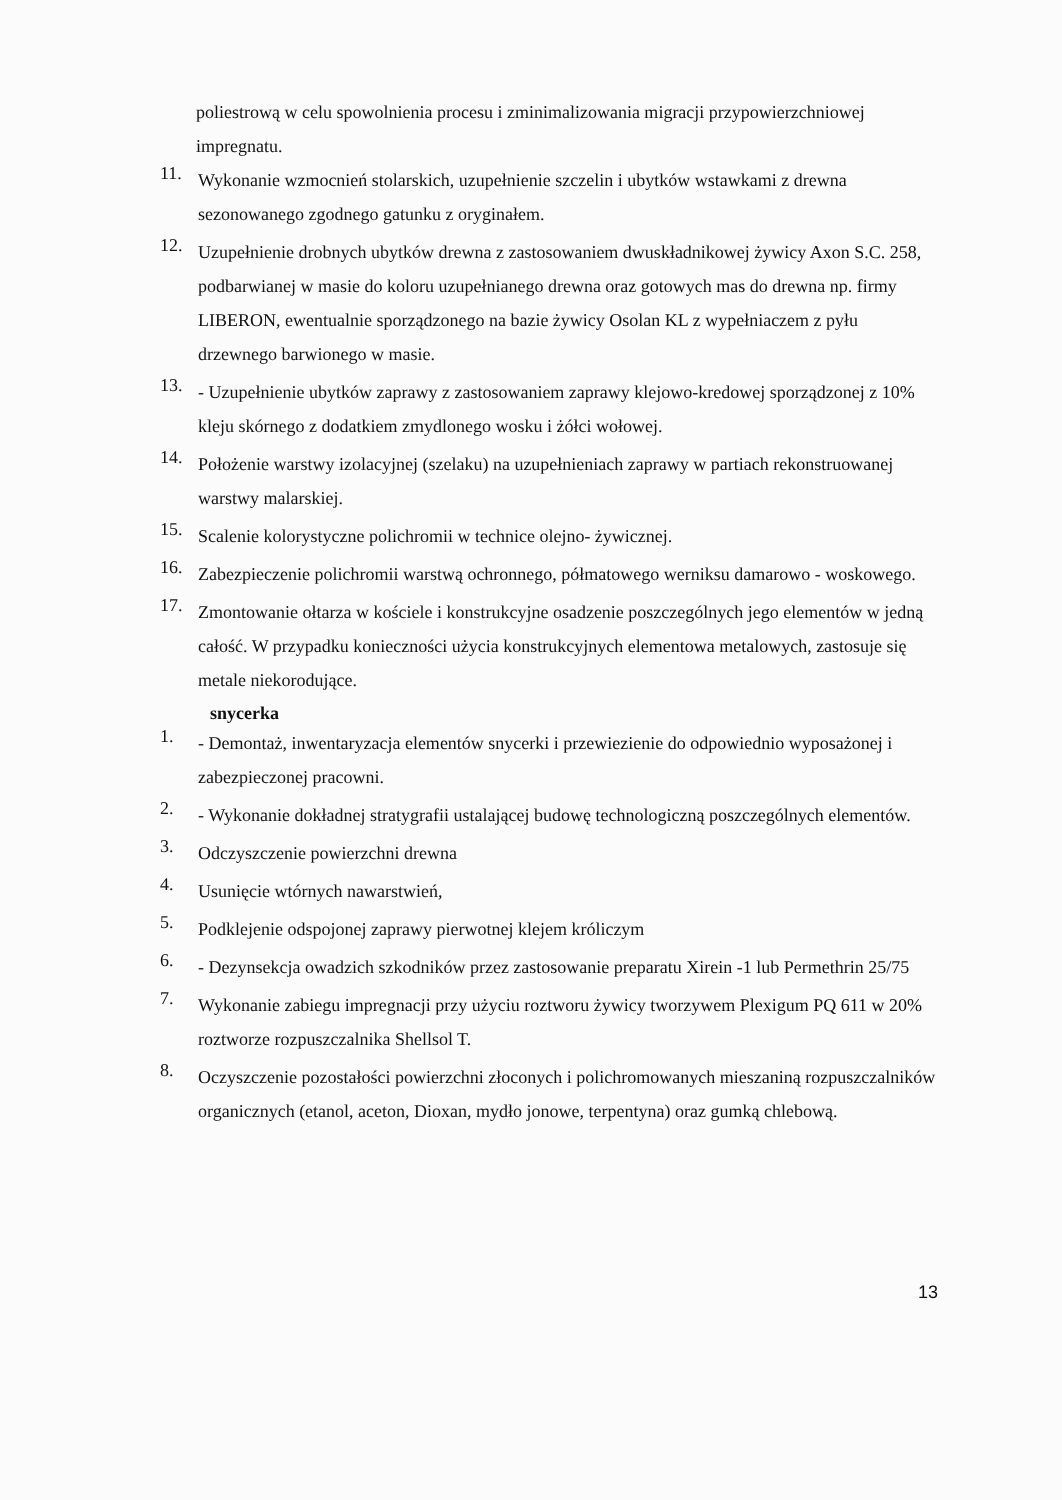poliestrową w celu spowolnienia procesu i zminimalizowania migracji przypowierzchniowej impregnatu.
11. Wykonanie wzmocnień stolarskich, uzupełnienie szczelin i ubytków wstawkami z drewna sezonowanego zgodnego gatunku z oryginałem.
12. Uzupełnienie drobnych ubytków drewna z zastosowaniem dwuskładnikowej żywicy Axon S.C. 258, podbarwianej w masie do koloru uzupełnianego drewna oraz gotowych mas do drewna np. firmy LIBERON, ewentualnie sporządzonego na bazie żywicy Osolan KL z wypełniaczem z pyłu drzewnego barwionego w masie.
13. - Uzupełnienie ubytków zaprawy z zastosowaniem zaprawy klejowo-kredowej sporządzonej z 10% kleju skórnego z dodatkiem zmydlonego wosku i żółci wołowej.
14. Położenie warstwy izolacyjnej (szelaku) na uzupełnieniach zaprawy w partiach rekonstruowanej warstwy malarskiej.
15. Scalenie kolorystyczne polichromii w technice olejno- żywicznej.
16. Zabezpieczenie polichromii warstwą ochronnego, półmatowego werniksu damarowo - woskowego.
17. Zmontowanie ołtarza w kościele i konstrukcyjne osadzenie poszczególnych jego elementów w jedną całość. W przypadku konieczności użycia konstrukcyjnych elementowa metalowych, zastosuje się metale niekorodujące.
snycerka
1. - Demontaż, inwentaryzacja elementów snycerki i przewiezienie do odpowiednio wyposażonej i zabezpieczonej pracowni.
2. - Wykonanie dokładnej stratygrafii ustalającej budowę technologiczną poszczególnych elementów.
3. Odczyszczenie powierzchni drewna
4. Usunięcie wtórnych nawarstwień,
5. Podklejenie odspojonej zaprawy pierwotnej klejem króliczym
6. - Dezynsekcja owadzich szkodników przez zastosowanie preparatu Xirein -1 lub Permethrin 25/75
7. Wykonanie zabiegu impregnacji przy użyciu roztworu żywicy tworzywem Plexigum PQ 611 w 20% roztworze rozpuszczalnika Shellsol T.
8. Oczyszczenie pozostałości powierzchni złoconych i polichromowanych mieszaniną rozpuszczalników organicznych (etanol, aceton, Dioxan, mydło jonowe, terpentyna) oraz gumką chlebową.
13